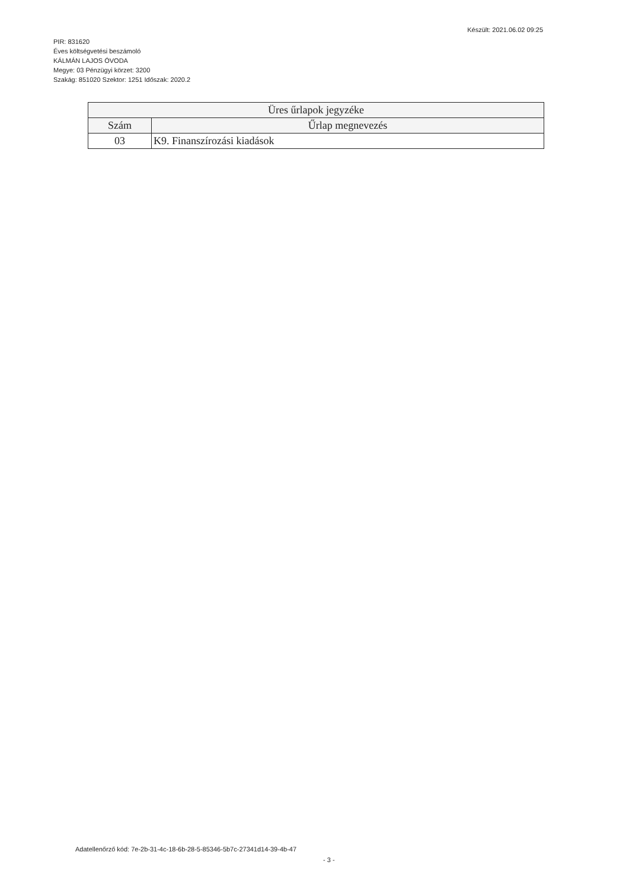PIR: 831620
Éves költségvetési beszámoló
KÁLMÁN LAJOS ÓVODA
Megye: 03 Pénzügyi körzet: 3200
Szakág: 851020 Szektor: 1251 Időszak: 2020.2
Készült: 2021.06.02 09:25
| Üres űrlapok jegyzéke | |
| --- | --- |
| Szám | Űrlap megnevezés |
| 03 | K9. Finanszírozási kiadások |
Adatellenőrző kód: 7e-2b-31-4c-18-6b-28-5-85346-5b7c-27341d14-39-4b-47
- 3 -